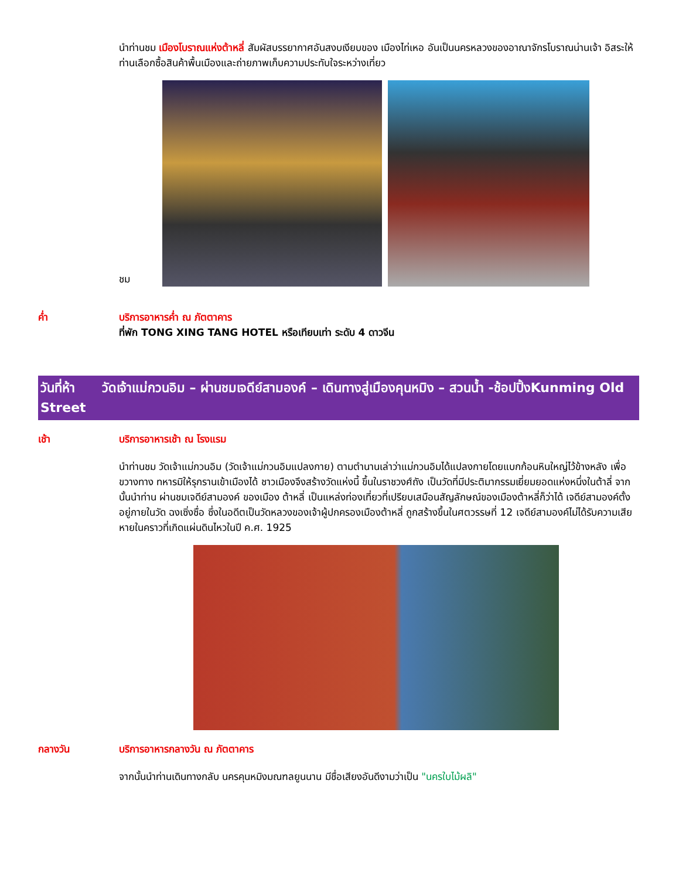นำท่านชม เมืองโบราณแห่งต้าหลี่ สัมผัสบรรยากาศอันสงบเงียบของ เมืองไท่เหอ อันเป็นนครหลวงของอาณาจักรโบราณน่านเจ้า อิสระให้ท่านเลือกซื้อสินค้าพื้นเมืองและถ่ายภาพเก็บความประทับใจระหว่างเที่ยว
ชม
ค่ำ บริการอาหารค่ำ ณ ภัตตาคาร
ที่พัก TONG XING TANG HOTEL หรือเทียบเท่า ระดับ 4 ดาวจีน
วันที่ห้า วัดเจ้าแม่กวนอิม – ผ่านชมเจดีย์สามองค์ – เดินทางสู่เมืองคุนหมิง – สวนน้ำ -ช้อปปิ้งKunming Old Street
เช้า บริการอาหารเช้า ณ โรงแรม
นำท่านชม วัดเจ้าแม่กวนอิม (วัดเจ้าแม่กวนอิมแปลงกาย) ตามตำนานเล่าว่าแม่กวนอิมได้แปลงกายโดยแบกก้อนหินใหญ่ไว้ข้างหลัง เพื่อขวางทาง ทหารมิให้รุกรานเข้าเมืองได้ ชาวเมืองจึงสร้างวัดแห่งนี้ ขึ้นในราชวงศ์ถัง เป็นวัดที่มีประติมากรรมเยี่ยมยอดแห่งหนึ่งในต้าลี่ จากนั้นนำท่าน ผ่านชมเจดีย์สามองค์ ของเมือง ต้าหลี่ เป็นแหล่งท่องเที่ยวที่เปรียบเสมือนสัญลักษณ์ของเมืองต้าหลี่ก็ว่าได้ เจดีย์สามองค์ตั้งอยู่ภายในวัด ฉงเซิ่งซื่อ ซึ่งในอดีตเป็นวัดหลวงของเจ้าผู้ปกครองเมืองต้าหลี่ ถูกสร้างขึ้นในศตวรรษที่ 12 เจดีย์สามองค์ไม่ได้รับความเสียหายในคราวที่เกิดแผ่นดินไหวในปี ค.ศ. 1925
กลางวัน บริการอาหารกลางวัน ณ ภัตตาคาร
จากนั้นนำท่านเดินทางกลับ นครคุนหมิงมณฑลยูนนาน มีชื่อเสียงอันดีงามว่าเป็น "นครใบไม้ผลิ"